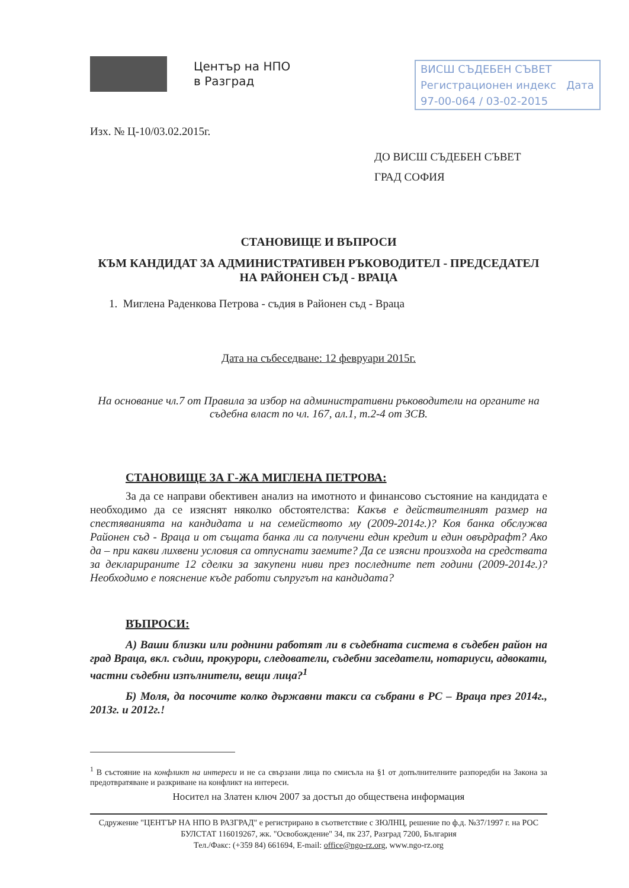Център на НПО
в Разград
ВИСШ СЪДЕБЕН СЪВЕТ
Регистрационен индекс Дата
97-00-064 / 03-02-2015
Изх. № Ц-10/03.02.2015г.
ДО ВИСШ СЪДЕБЕН СЪВЕТ
ГРАД СОФИЯ
СТАНОВИЩЕ И ВЪПРОСИ
КЪМ КАНДИДАТ ЗА АДМИНИСТРАТИВЕН РЪКОВОДИТЕЛ - ПРЕДСЕДАТЕЛ
НА РАЙОНЕН СЪД - ВРАЦА
1. Миглена Раденкова Петрова - съдия в Районен съд - Враца
Дата на събеседване: 12 февруари 2015г.
На основание чл.7 от Правила за избор на административни ръководители на органите на съдебна власт по чл. 167, ал.1, т.2-4 от ЗСВ.
СТАНОВИЩЕ ЗА Г-ЖА МИГЛЕНА ПЕТРОВА:
За да се направи обективен анализ на имотното и финансово състояние на кандидата е необходимо да се изяснят няколко обстоятелства: Какъв е действителният размер на спестяванията на кандидата и на семейството му (2009-2014г.)? Коя банка обслужва Районен съд - Враца и от същата банка ли са получени един кредит и един овърдрафт? Ако да – при какви лихвени условия са отпуснати заемите? Да се изясни произхода на средствата за декларираните 12 сделки за закупени ниви през последните пет години (2009-2014г.)? Необходимо е пояснение къде работи съпругът на кандидата?
ВЪПРОСИ:
А) Ваши близки или роднини работят ли в съдебната система в съдебен район на град Враца, вкл. съдии, прокурори, следователи, съдебни заседатели, нотариуси, адвокати, частни съдебни изпълнители, вещи лица?<sup>1</sup>
Б) Моля, да посочите колко държавни такси са събрани в РС – Враца през 2014г., 2013г. и 2012г.!
<sup>1</sup> В състояние на конфликт на интереси и не са свързани лица по смисъла на §1 от допълнителните разпоредби на Закона за предотвратяване и разкриване на конфликт на интереси.
Носител на Златен ключ 2007 за достъп до обществена информация
Сдружение "ЦЕНТЪР НА НПО В РАЗГРАД" е регистрирано в съответствие с ЗЮЛНЦ, решение по ф.д. №37/1997 г. на РОС
БУЛСТАТ 116019267, жк. "Освобождение" 34, пк 237, Разград 7200, България
Тел./Факс: (+359 84) 661694, E-mail: office@ngo-rz.org, www.ngo-rz.org